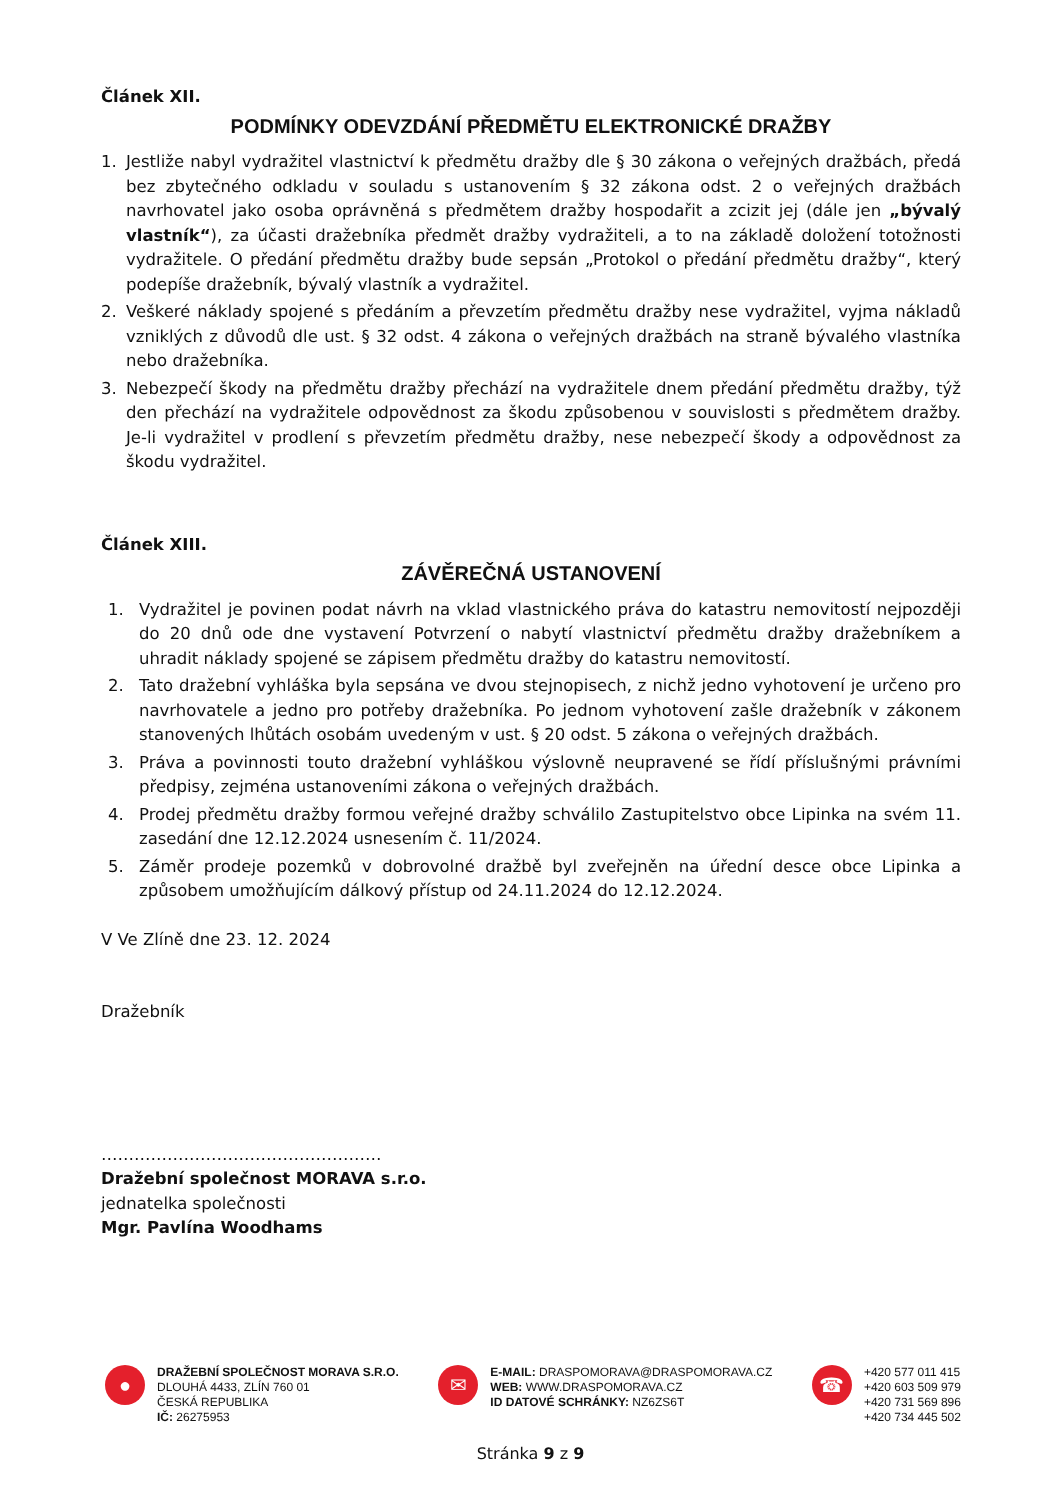Článek XII.
PODMÍNKY ODEVZDÁNÍ PŘEDMĚTU ELEKTRONICKÉ DRAŽBY
1. Jestliže nabyl vydražitel vlastnictví k předmětu dražby dle § 30 zákona o veřejných dražbách, předá bez zbytečného odkladu v souladu s ustanovením § 32 zákona odst. 2 o veřejných dražbách navrhovatel jako osoba oprávněná s předmětem dražby hospodařit a zcizit jej (dále jen „bývalý vlastník“), za účasti dražebníka předmět dražby vydražiteli, a to na základě doložení totožnosti vydražitele. O předání předmětu dražby bude sepsán „Protokol o předání předmětu dražby“, který podepíše dražebník, bývalý vlastník a vydražitel.
2. Veškeré náklady spojené s předáním a převzetím předmětu dražby nese vydražitel, vyjma nákladů vzniklých z důvodů dle ust. § 32 odst. 4 zákona o veřejných dražbách na straně bývalého vlastníka nebo dražebníka.
3. Nebezpečí škody na předmětu dražby přechází na vydražitele dnem předání předmětu dražby, týž den přechází na vydražitele odpovědnost za škodu způsobenou v souvislosti s předmětem dražby. Je-li vydražitel v prodlení s převzetím předmětu dražby, nese nebezpečí škody a odpovědnost za škodu vydražitel.
Článek XIII.
ZÁVĚREČNÁ USTANOVENÍ
1. Vydražitel je povinen podat návrh na vklad vlastnického práva do katastru nemovitostí nejpozději do 20 dnů ode dne vystavení Potvrzení o nabytí vlastnictví předmětu dražby dražebníkem a uhradit náklady spojené se zápisem předmětu dražby do katastru nemovitostí.
2. Tato dražební vyhláška byla sepsána ve dvou stejnopisech, z nichž jedno vyhotovení je určeno pro navrhovatele a jedno pro potřeby dražebníka. Po jednom vyhotovení zašle dražebník v zákonem stanovených lhůtách osobám uvedeným v ust. § 20 odst. 5 zákona o veřejných dražbách.
3. Práva a povinnosti touto dražební vyhláškou výslovně neupravené se řídí příslušnými právními předpisy, zejména ustanoveními zákona o veřejných dražbách.
4. Prodej předmětu dražby formou veřejné dražby schválilo Zastupitelstvo obce Lipinka na svém 11. zasedání dne 12.12.2024 usnesením č. 11/2024.
5. Záměr prodeje pozemků v dobrovolné dražbě byl zveřejněn na úřední desce obce Lipinka a způsobem umožňujícím dálkový přístup od 24.11.2024 do 12.12.2024.
V Ve Zlíně dne 23. 12. 2024
Dražebník
……………………………………………
Dražební společnost MORAVA s.r.o.
jednatelka společnosti
Mgr. Pavlína Woodhams
●
DRAŽEBNÍ SPOLEČNOST MORAVA S.R.O.
DLOUHÁ 4433, ZLÍN 760 01
ČESKÁ REPUBLIKA
IČ: 26275953
✉
E-MAIL: DRASPOMORAVA@DRASPOMORAVA.CZ
WEB: WWW.DRASPOMORAVA.CZ
ID DATOVÉ SCHRÁNKY: NZ6ZS6T
☎
+420 577 011 415
+420 603 509 979
+420 731 569 896
+420 734 445 502
Stránka 9 z 9